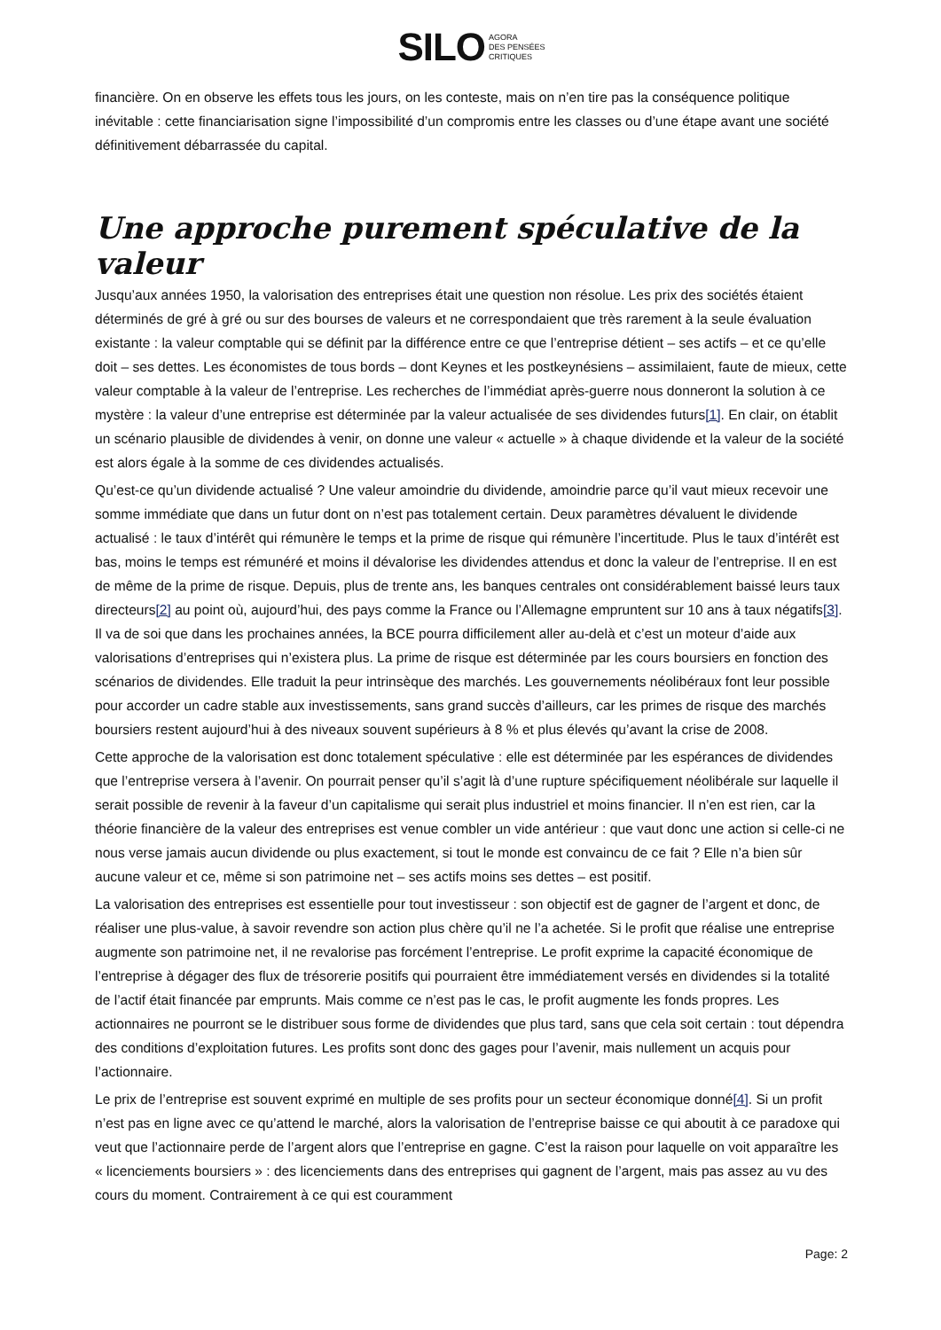SILO AGORA
DES PENSÉES
CRITIQUES
financière. On en observe les effets tous les jours, on les conteste, mais on n’en tire pas la conséquence politique inévitable : cette financiarisation signe l’impossibilité d’un compromis entre les classes ou d’une étape avant une société définitivement débarrassée du capital.
Une approche purement spéculative de la valeur
Jusqu’aux années 1950, la valorisation des entreprises était une question non résolue. Les prix des sociétés étaient déterminés de gré à gré ou sur des bourses de valeurs et ne correspondaient que très rarement à la seule évaluation existante : la valeur comptable qui se définit par la différence entre ce que l’entreprise détient – ses actifs – et ce qu’elle doit – ses dettes. Les économistes de tous bords – dont Keynes et les postkeynésiens – assimilaient, faute de mieux, cette valeur comptable à la valeur de l’entreprise. Les recherches de l’immédiat après-guerre nous donneront la solution à ce mystère : la valeur d’une entreprise est déterminée par la valeur actualisée de ses dividendes futurs[1]. En clair, on établit un scénario plausible de dividendes à venir, on donne une valeur « actuelle » à chaque dividende et la valeur de la société est alors égale à la somme de ces dividendes actualisés.
Qu’est-ce qu’un dividende actualisé ? Une valeur amoindrie du dividende, amoindrie parce qu’il vaut mieux recevoir une somme immédiate que dans un futur dont on n’est pas totalement certain. Deux paramètres dévaluent le dividende actualisé : le taux d’intérêt qui rémunère le temps et la prime de risque qui rémunère l’incertitude. Plus le taux d’intérêt est bas, moins le temps est rémunéré et moins il dévalorise les dividendes attendus et donc la valeur de l’entreprise. Il en est de même de la prime de risque. Depuis, plus de trente ans, les banques centrales ont considérablement baissé leurs taux directeurs[2] au point où, aujourd’hui, des pays comme la France ou l’Allemagne empruntent sur 10 ans à taux négatifs[3]. Il va de soi que dans les prochaines années, la BCE pourra difficilement aller au-delà et c’est un moteur d’aide aux valorisations d’entreprises qui n’existera plus. La prime de risque est déterminée par les cours boursiers en fonction des scénarios de dividendes. Elle traduit la peur intrinsèque des marchés. Les gouvernements néolibéraux font leur possible pour accorder un cadre stable aux investissements, sans grand succès d’ailleurs, car les primes de risque des marchés boursiers restent aujourd’hui à des niveaux souvent supérieurs à 8 % et plus élevés qu’avant la crise de 2008.
Cette approche de la valorisation est donc totalement spéculative : elle est déterminée par les espérances de dividendes que l’entreprise versera à l’avenir. On pourrait penser qu’il s’agit là d’une rupture spécifiquement néolibérale sur laquelle il serait possible de revenir à la faveur d’un capitalisme qui serait plus industriel et moins financier. Il n’en est rien, car la théorie financière de la valeur des entreprises est venue combler un vide antérieur : que vaut donc une action si celle-ci ne nous verse jamais aucun dividende ou plus exactement, si tout le monde est convaincu de ce fait ? Elle n’a bien sûr aucune valeur et ce, même si son patrimoine net – ses actifs moins ses dettes – est positif.
La valorisation des entreprises est essentielle pour tout investisseur : son objectif est de gagner de l’argent et donc, de réaliser une plus-value, à savoir revendre son action plus chère qu’il ne l’a achetée. Si le profit que réalise une entreprise augmente son patrimoine net, il ne revalorise pas forcément l’entreprise. Le profit exprime la capacité économique de l’entreprise à dégager des flux de trésorerie positifs qui pourraient être immédiatement versés en dividendes si la totalité de l’actif était financée par emprunts. Mais comme ce n’est pas le cas, le profit augmente les fonds propres. Les actionnaires ne pourront se le distribuer sous forme de dividendes que plus tard, sans que cela soit certain : tout dépendra des conditions d’exploitation futures. Les profits sont donc des gages pour l’avenir, mais nullement un acquis pour l’actionnaire.
Le prix de l’entreprise est souvent exprimé en multiple de ses profits pour un secteur économique donné[4]. Si un profit n’est pas en ligne avec ce qu’attend le marché, alors la valorisation de l’entreprise baisse ce qui aboutit à ce paradoxe qui veut que l’actionnaire perde de l’argent alors que l’entreprise en gagne. C’est la raison pour laquelle on voit apparaître les « licenciements boursiers » : des licenciements dans des entreprises qui gagnent de l’argent, mais pas assez au vu des cours du moment. Contrairement à ce qui est couramment
Page: 2